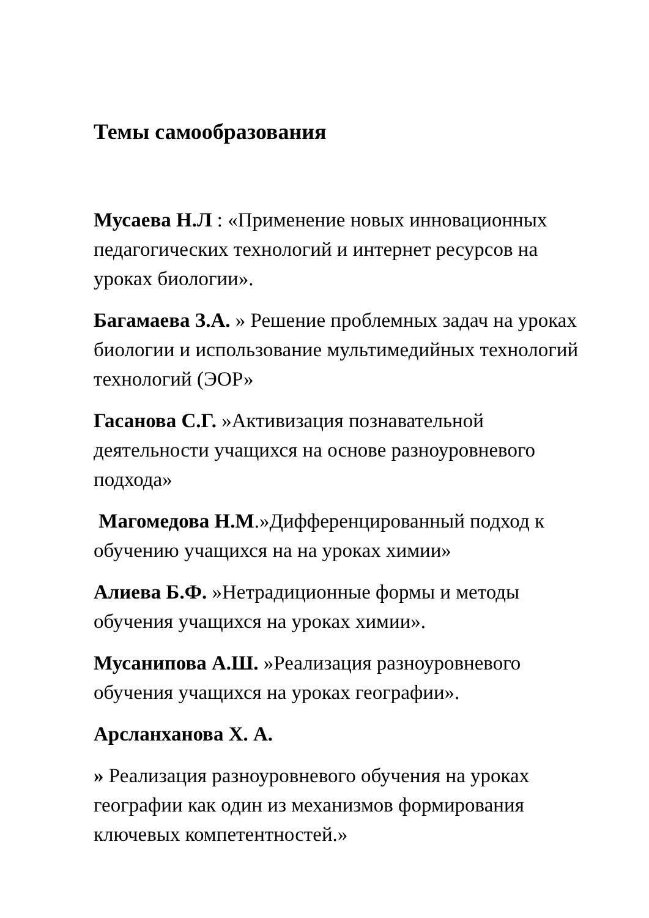Темы самообразования
Мусаева Н.Л : «Применение новых инновационных педагогических технологий и интернет ресурсов на уроках биологии».
Багамаева З.А. » Решение проблемных задач на уроках биологии и использование мультимедийных технологий технологий (ЭОР»
Гасанова С.Г. »Активизация познавательной деятельности учащихся на основе разноуровневого подхода»
Магомедова Н.М.»Дифференцированный подход к обучению учащихся на на уроках химии»
Алиева Б.Ф. »Нетрадиционные формы и методы обучения учащихся на уроках химии».
Мусанипова А.Ш. »Реализация разноуровневого обучения учащихся на уроках географии».
Арсланханова Х. А.
» Реализация разноуровневого обучения на уроках географии как один из механизмов формирования ключевых компетентностей.»